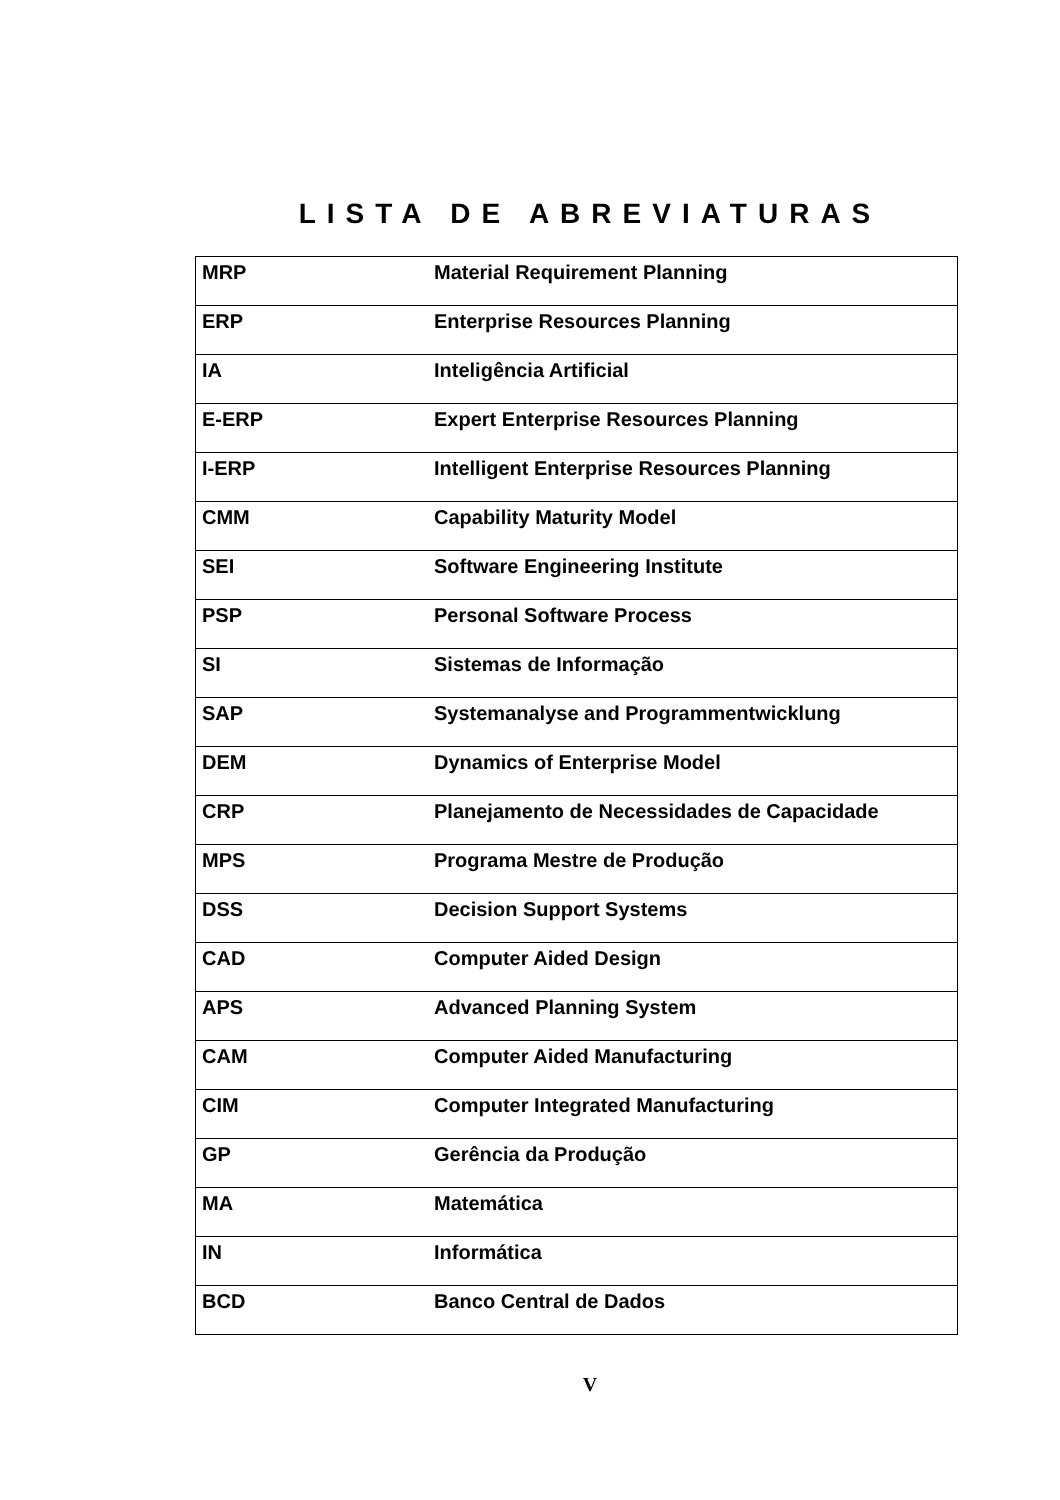LISTA DE ABREVIATURAS
| MRP | Material Requirement Planning |
| ERP | Enterprise Resources Planning |
| IA | Inteligência Artificial |
| E-ERP | Expert Enterprise Resources Planning |
| I-ERP | Intelligent Enterprise Resources Planning |
| CMM | Capability Maturity Model |
| SEI | Software Engineering Institute |
| PSP | Personal Software Process |
| SI | Sistemas de Informação |
| SAP | Systemanalyse and Programmentwicklung |
| DEM | Dynamics of Enterprise Model |
| CRP | Planejamento de Necessidades de Capacidade |
| MPS | Programa Mestre de Produção |
| DSS | Decision Support Systems |
| CAD | Computer Aided Design |
| APS | Advanced Planning System |
| CAM | Computer Aided Manufacturing |
| CIM | Computer Integrated Manufacturing |
| GP | Gerência da Produção |
| MA | Matemática |
| IN | Informática |
| BCD | Banco Central de Dados |
V